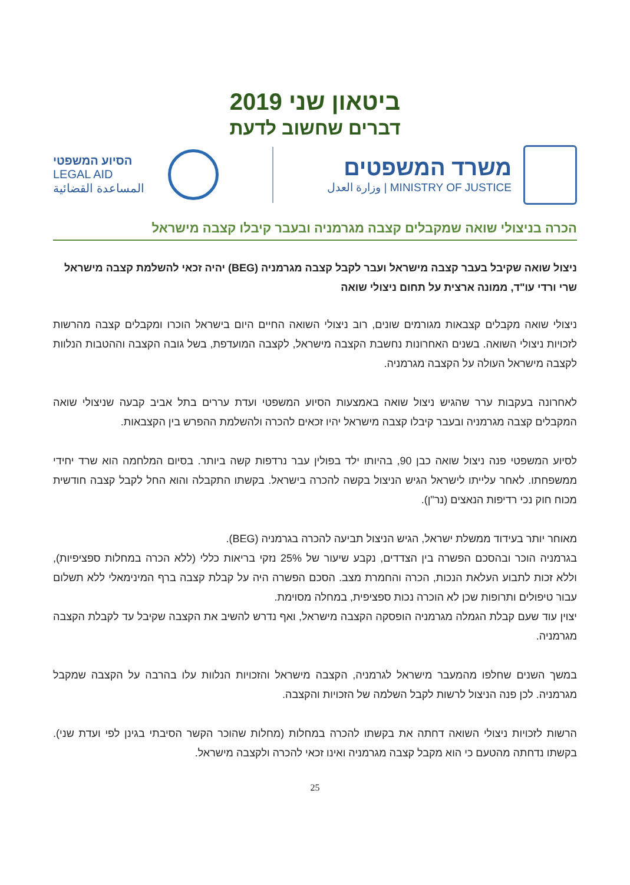ביטאון שני 2019
דברים שחשוב לדעת
משרד המשפטים
MINISTRY OF JUSTICE | وزارة العدل
הסיוע המשפטי
LEGAL AID
المساعدة القضائية
הכרה בניצולי שואה שמקבלים קצבה מגרמניה ובעבר קיבלו קצבה מישראל
ניצול שואה שקיבל בעבר קצבה מישראל ועבר לקבל קצבה מגרמניה (BEG) יהיה זכאי להשלמת קצבה מישראל
שרי ורדי עו"ד, ממונה ארצית על תחום ניצולי שואה
ניצולי שואה מקבלים קצבאות מגורמים שונים, רוב ניצולי השואה החיים היום בישראל הוכרו ומקבלים קצבה מהרשות לזכויות ניצולי השואה. בשנים האחרונות נחשבת הקצבה מישראל, לקצבה המועדפת, בשל גובה הקצבה וההטבות הנלוות לקצבה מישראל העולה על הקצבה מגרמניה.
לאחרונה בעקבות ערר שהגיש ניצול שואה באמצעות הסיוע המשפטי ועדת עררים בתל אביב קבעה שניצולי שואה המקבלים קצבה מגרמניה ובעבר קיבלו קצבה מישראל יהיו זכאים להכרה ולהשלמת ההפרש בין הקצבאות.
לסיוע המשפטי פנה ניצול שואה כבן 90, בהיותו ילד בפולין עבר נרדפות קשה ביותר. בסיום המלחמה הוא שרד יחידי ממשפחתו. לאחר עלייתו לישראל הגיש הניצול בקשה להכרה בישראל. בקשתו התקבלה והוא החל לקבל קצבה חודשית מכוח חוק נכי רדיפות הנאצים (נר"ן).
מאוחר יותר בעידוד ממשלת ישראל, הגיש הניצול תביעה להכרה בגרמניה (BEG).
בגרמניה הוכר ובהסכם הפשרה בין הצדדים, נקבע שיעור של 25% נזקי בריאות כללי (ללא הכרה במחלות ספציפיות), וללא זכות לתבוע העלאת הנכות, הכרה והחמרת מצב. הסכם הפשרה היה על קבלת קצבה ברף המינימאלי ללא תשלום עבור טיפולים ותרופות שכן לא הוכרה נכות ספציפית, במחלה מסוימת.
יצוין עוד שעם קבלת הגמלה מגרמניה הופסקה הקצבה מישראל, ואף נדרש להשיב את הקצבה שקיבל עד לקבלת הקצבה מגרמניה.
במשך השנים שחלפו מהמעבר מישראל לגרמניה, הקצבה מישראל והזכויות הנלוות עלו בהרבה על הקצבה שמקבל מגרמניה. לכן פנה הניצול לרשות לקבל השלמה של הזכויות והקצבה.
הרשות לזכויות ניצולי השואה דחתה את בקשתו להכרה במחלות (מחלות שהוכר הקשר הסיבתי בגינן לפי ועדת שני). בקשתו נדחתה מהטעם כי הוא מקבל קצבה מגרמניה ואינו זכאי להכרה ולקצבה מישראל.
25